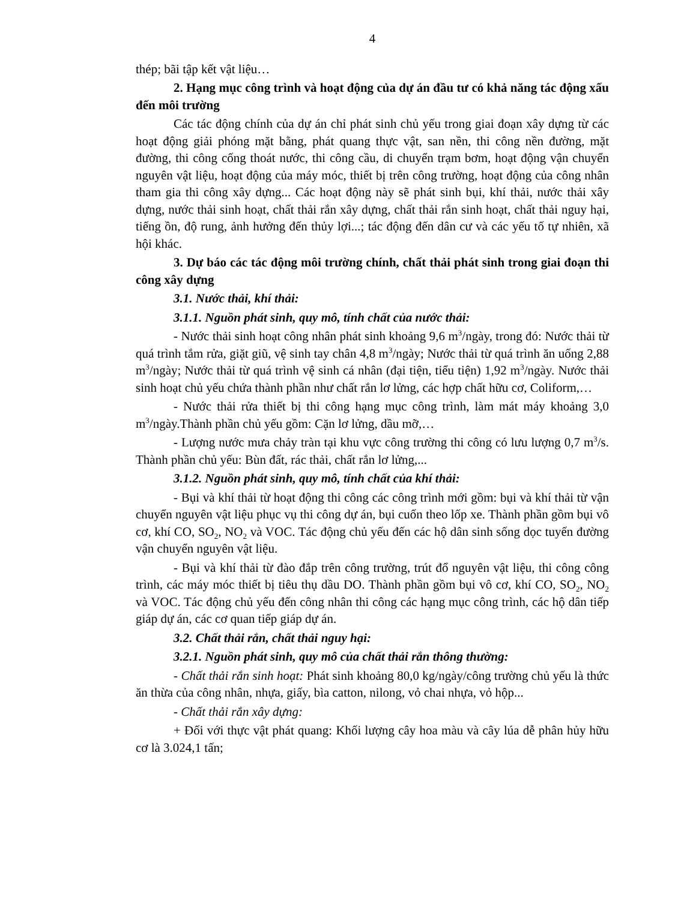4
thép; bãi tập kết vật liệu…
2. Hạng mục công trình và hoạt động của dự án đầu tư có khả năng tác động xấu đến môi trường
Các tác động chính của dự án chỉ phát sinh chủ yếu trong giai đoạn xây dựng từ các hoạt động giải phóng mặt bằng, phát quang thực vật, san nền, thi công nền đường, mặt đường, thi công cống thoát nước, thi công cầu, di chuyển trạm bơm, hoạt động vận chuyển nguyên vật liệu, hoạt động của máy móc, thiết bị trên công trường, hoạt động của công nhân tham gia thi công xây dựng... Các hoạt động này sẽ phát sinh bụi, khí thải, nước thải xây dựng, nước thải sinh hoạt, chất thải rắn xây dựng, chất thải rắn sinh hoạt, chất thải nguy hại, tiếng ồn, độ rung, ảnh hưởng đến thủy lợi...; tác động đến dân cư và các yếu tố tự nhiên, xã hội khác.
3. Dự báo các tác động môi trường chính, chất thải phát sinh trong giai đoạn thi công xây dựng
3.1. Nước thải, khí thải:
3.1.1. Nguồn phát sinh, quy mô, tính chất của nước thải:
- Nước thải sinh hoạt công nhân phát sinh khoảng 9,6 m<sup>3</sup>/ngày, trong đó: Nước thải từ quá trình tắm rửa, giặt giũ, vệ sinh tay chân 4,8 m<sup>3</sup>/ngày; Nước thải từ quá trình ăn uống 2,88 m<sup>3</sup>/ngày; Nước thải từ quá trình vệ sinh cá nhân (đại tiện, tiểu tiện) 1,92 m<sup>3</sup>/ngày. Nước thải sinh hoạt chủ yếu chứa thành phần như chất rắn lơ lửng, các hợp chất hữu cơ, Coliform,…
- Nước thải rửa thiết bị thi công hạng mục công trình, làm mát máy khoảng 3,0 m<sup>3</sup>/ngày.Thành phần chủ yếu gồm: Cặn lơ lửng, dầu mỡ,…
- Lượng nước mưa chảy tràn tại khu vực công trường thi công có lưu lượng 0,7 m<sup>3</sup>/s. Thành phần chủ yếu: Bùn đất, rác thải, chất rắn lơ lửng,...
3.1.2. Nguồn phát sinh, quy mô, tính chất của khí thải:
- Bụi và khí thải từ hoạt động thi công các công trình mới gồm: bụi và khí thải từ vận chuyển nguyên vật liệu phục vụ thi công dự án, bụi cuốn theo lốp xe. Thành phần gồm bụi vô cơ, khí CO, SO<sub>2</sub>, NO<sub>2</sub> và VOC. Tác động chủ yếu đến các hộ dân sinh sống dọc tuyến đường vận chuyển nguyên vật liệu.
- Bụi và khí thải từ đào đắp trên công trường, trút đổ nguyên vật liệu, thi công công trình, các máy móc thiết bị tiêu thụ dầu DO. Thành phần gồm bụi vô cơ, khí CO, SO<sub>2</sub>, NO<sub>2</sub> và VOC. Tác động chủ yếu đến công nhân thi công các hạng mục công trình, các hộ dân tiếp giáp dự án, các cơ quan tiếp giáp dự án.
3.2. Chất thải rắn, chất thải nguy hại:
3.2.1. Nguồn phát sinh, quy mô của chất thải rắn thông thường:
- Chất thải rắn sinh hoạt: Phát sinh khoảng 80,0 kg/ngày/công trường chủ yếu là thức ăn thừa của công nhân, nhựa, giấy, bìa catton, nilong, vỏ chai nhựa, vỏ hộp...
- Chất thải rắn xây dựng:
+ Đối với thực vật phát quang: Khối lượng cây hoa màu và cây lúa dễ phân hủy hữu cơ là 3.024,1 tấn;